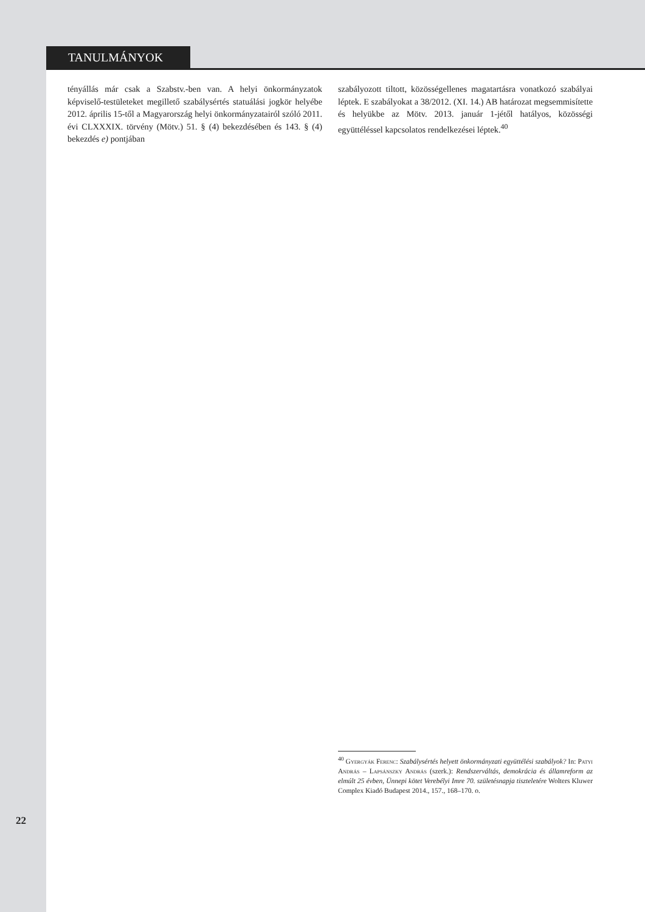TANULMÁNYOK
tényállás már csak a Szabstv.-ben van. A helyi önkormányzatok képviselő-testületeket megillető szabálysértés statuálási jogkör helyébe 2012. április 15-től a Magyarország helyi önkormányzatairól szóló 2011. évi CLXXXIX. törvény (Mötv.) 51. § (4) bekezdésében és 143. § (4) bekezdés e) pontjában
szabályozott tiltott, közösségellenes magatartásra vonatkozó szabályai léptek. E szabályokat a 38/2012. (XI. 14.) AB határozat megsemmisítette és helyükbe az Mötv. 2013. január 1-jétől hatályos, közösségi együttéléssel kapcsolatos rendelkezései léptek.<sup>40</sup>
<sup>40</sup> Gyergyák Ferenc: Szabálysértés helyett önkormányzati együttélési szabályok? In: Patyi András – Lapsánszky András (szerk.): Rendszerváltás, demokrácia és államreform az elmúlt 25 évben, Ünnepi kötet Verebélyi Imre 70. születésnapja tiszteletére Wolters Kluwer Complex Kiadó Budapest 2014., 157., 168–170. o.
22